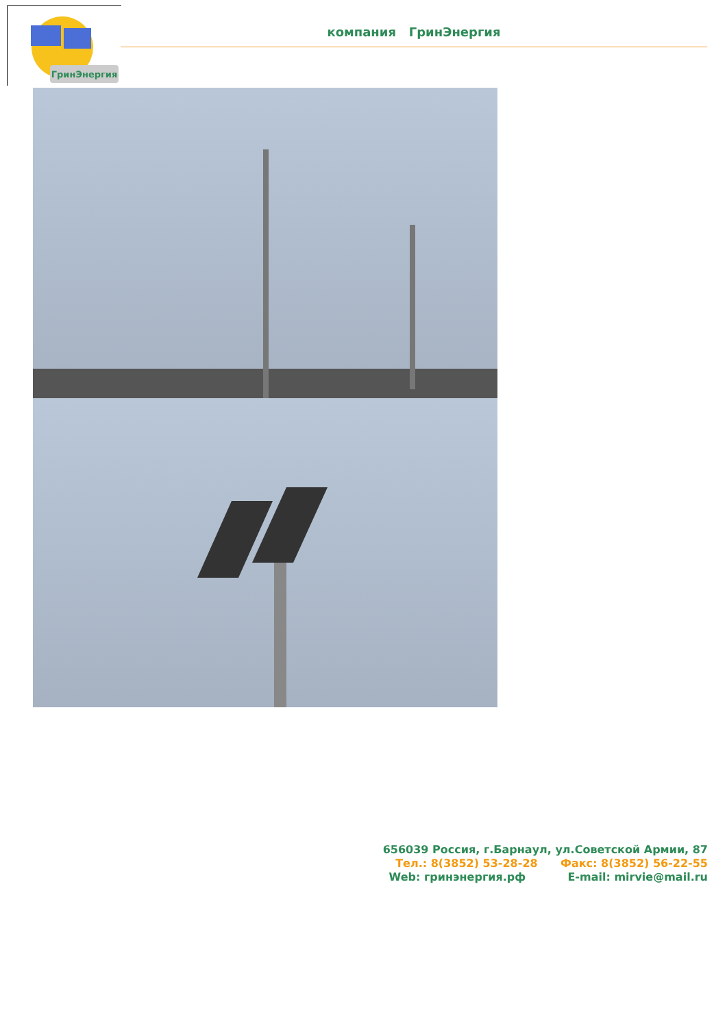ГринЭнергия
компания ГринЭнергия
656039 Россия, г.Барнаул, ул.Советской Армии, 87
Тел.: 8(3852) 53-28-28 Факс: 8(3852) 56-22-55
Web: гринэнергия.рф E-mail: mirvie@mail.ru